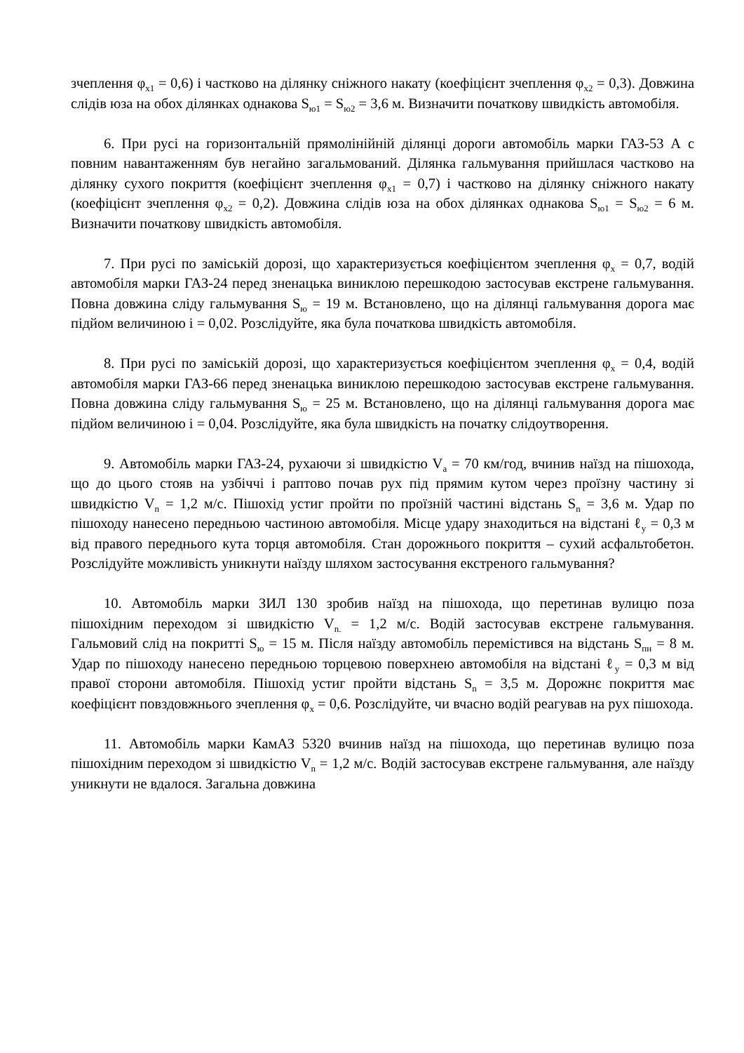зчеплення φ<sub>х1</sub> = 0,6) і частково на ділянку сніжного накату (коефіцієнт зчеплення φ<sub>х2</sub> = 0,3). Довжина слідів юза на обох ділянках однакова S<sub>ю1</sub> = S<sub>ю2</sub> = 3,6 м. Визначити початкову швидкість автомобіля.
6. При русі на горизонтальній прямолінійній ділянці дороги автомобіль марки ГАЗ-53 А с повним навантаженням був негайно загальмований. Ділянка гальмування прийшлася частково на ділянку сухого покриття (коефіцієнт зчеплення φ<sub>х1</sub> = 0,7) і частково на ділянку сніжного накату (коефіцієнт зчеплення φ<sub>х2</sub> = 0,2). Довжина слідів юза на обох ділянках однакова S<sub>ю1</sub> = S<sub>ю2</sub> = 6 м. Визначити початкову швидкість автомобіля.
7. При русі по заміській дорозі, що характеризується коефіцієнтом зчеплення φ<sub>х</sub> = 0,7, водій автомобіля марки ГАЗ-24 перед зненацька виниклою перешкодою застосував екстрене гальмування. Повна довжина сліду гальмування S<sub>ю</sub> = 19 м. Встановлено, що на ділянці гальмування дорога має підйом величиною і = 0,02. Розслідуйте, яка була початкова швидкість автомобіля.
8. При русі по заміській дорозі, що характеризується коефіцієнтом зчеплення φ<sub>х</sub> = 0,4, водій автомобіля марки ГАЗ-66 перед зненацька виниклою перешкодою застосував екстрене гальмування. Повна довжина сліду гальмування S<sub>ю</sub> = 25 м. Встановлено, що на ділянці гальмування дорога має підйом величиною і = 0,04. Розслідуйте, яка була швидкість на початку слідоутворення.
9. Автомобіль марки ГАЗ-24, рухаючи зі швидкістю V<sub>а</sub> = 70 км/год, вчинив наїзд на пішохода, що до цього стояв на узбіччі і раптово почав рух під прямим кутом через проїзну частину зі швидкістю V<sub>n</sub> = 1,2 м/с. Пішохід устиг пройти по проїзній частині відстань S<sub>n</sub> = 3,6 м. Удар по пішоходу нанесено передньою частиною автомобіля. Місце удару знаходиться на відстані ℓ<sub>у</sub> = 0,3 м від правого переднього кута торця автомобіля. Стан дорожнього покриття – сухий асфальтобетон. Розслідуйте можливість уникнути наїзду шляхом застосування екстреного гальмування?
10. Автомобіль марки ЗИЛ 130 зробив наїзд на пішохода, що перетинав вулицю поза пішохідним переходом зі швидкістю V<sub>n.</sub> = 1,2 м/с. Водій застосував екстрене гальмування. Гальмовий слід на покритті S<sub>ю</sub> = 15 м. Після наїзду автомобіль перемістився на відстань S<sub>пн</sub> = 8 м. Удар по пішоходу нанесено передньою торцевою поверхнею автомобіля на відстані ℓ<sub>у</sub> = 0,3 м від правої сторони автомобіля. Пішохід устиг пройти відстань S<sub>n</sub> = 3,5 м. Дорожнє покриття має коефіцієнт повздовжнього зчеплення φ<sub>х</sub> = 0,6. Розслідуйте, чи вчасно водій реагував на рух пішохода.
11. Автомобіль марки КамАЗ 5320 вчинив наїзд на пішохода, що перетинав вулицю поза пішохідним переходом зі швидкістю V<sub>n</sub> = 1,2 м/с. Водій застосував екстрене гальмування, але наїзду уникнути не вдалося. Загальна довжина